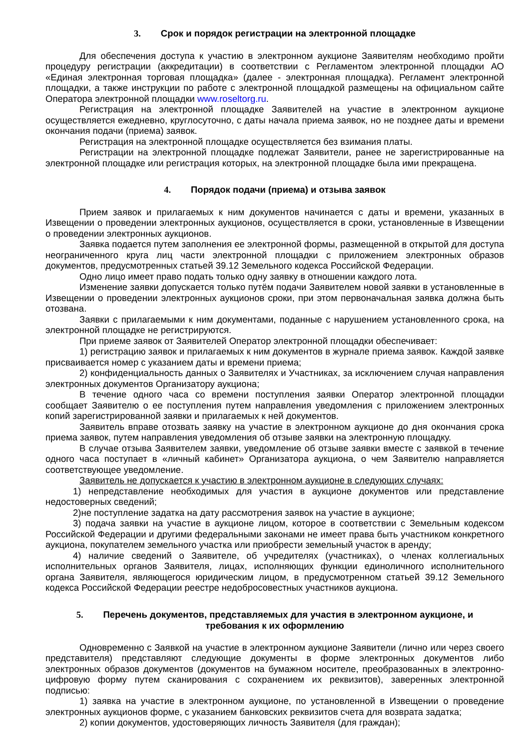3. Срок и порядок регистрации на электронной площадке
Для обеспечения доступа к участию в электронном аукционе Заявителям необходимо пройти процедуру регистрации (аккредитации) в соответствии с Регламентом электронной площадки АО «Единая электронная торговая площадка» (далее - электронная площадка). Регламент электронной площадки, а также инструкции по работе с электронной площадкой размещены на официальном сайте Оператора электронной площадки www.roseltorg.ru.
Регистрация на электронной площадке Заявителей на участие в электронном аукционе осуществляется ежедневно, круглосуточно, с даты начала приема заявок, но не позднее даты и времени окончания подачи (приема) заявок.
Регистрация на электронной площадке осуществляется без взимания платы.
Регистрации на электронной площадке подлежат Заявители, ранее не зарегистрированные на электронной площадке или регистрация которых, на электронной площадке была ими прекращена.
4. Порядок подачи (приема) и отзыва заявок
Прием заявок и прилагаемых к ним документов начинается с даты и времени, указанных в Извещении о проведении электронных аукционов, осуществляется в сроки, установленные в Извещении о проведении электронных аукционов.
Заявка подается путем заполнения ее электронной формы, размещенной в открытой для доступа неограниченного круга лиц части электронной площадки с приложением электронных образов документов, предусмотренных статьей 39.12 Земельного кодекса Российской Федерации.
Одно лицо имеет право подать только одну заявку в отношении каждого лота.
Изменение заявки допускается только путём подачи Заявителем новой заявки в установленные в Извещении о проведении электронных аукционов сроки, при этом первоначальная заявка должна быть отозвана.
Заявки с прилагаемыми к ним документами, поданные с нарушением установленного срока, на электронной площадке не регистрируются.
При приеме заявок от Заявителей Оператор электронной площадки обеспечивает:
1) регистрацию заявок и прилагаемых к ним документов в журнале приема заявок. Каждой заявке присваивается номер с указанием даты и времени приема;
2) конфиденциальность данных о Заявителях и Участниках, за исключением случая направления электронных документов Организатору аукциона;
В течение одного часа со времени поступления заявки Оператор электронной площадки сообщает Заявителю о ее поступления путем направления уведомления с приложением электронных копий зарегистрированной заявки и прилагаемых к ней документов.
Заявитель вправе отозвать заявку на участие в электронном аукционе до дня окончания срока приема заявок, путем направления уведомления об отзыве заявки на электронную площадку.
В случае отзыва Заявителем заявки, уведомление об отзыве заявки вместе с заявкой в течение одного часа поступает в «личный кабинет» Организатора аукциона, о чем Заявителю направляется соответствующее уведомление.
Заявитель не допускается к участию в электронном аукционе в следующих случаях:
1) непредставление необходимых для участия в аукционе документов или представление недостоверных сведений;
2)не поступление задатка на дату рассмотрения заявок на участие в аукционе;
3) подача заявки на участие в аукционе лицом, которое в соответствии с Земельным кодексом Российской Федерации и другими федеральными законами не имеет права быть участником конкретного аукциона, покупателем земельного участка или приобрести земельный участок в аренду;
4) наличие сведений о Заявителе, об учредителях (участниках), о членах коллегиальных исполнительных органов Заявителя, лицах, исполняющих функции единоличного исполнительного органа Заявителя, являющегося юридическим лицом, в предусмотренном статьей 39.12 Земельного кодекса Российской Федерации реестре недобросовестных участников аукциона.
5. Перечень документов, представляемых для участия в электронном аукционе, и
требования к их оформлению
Одновременно с Заявкой на участие в электронном аукционе Заявители (лично или через своего представителя) представляют следующие документы в форме электронных документов либо электронных образов документов (документов на бумажном носителе, преобразованных в электронно-цифровую форму путем сканирования с сохранением их реквизитов), заверенных электронной подписью:
1) заявка на участие в электронном аукционе, по установленной в Извещении о проведение электронных аукционов форме, с указанием банковских реквизитов счета для возврата задатка;
2) копии документов, удостоверяющих личность Заявителя (для граждан);